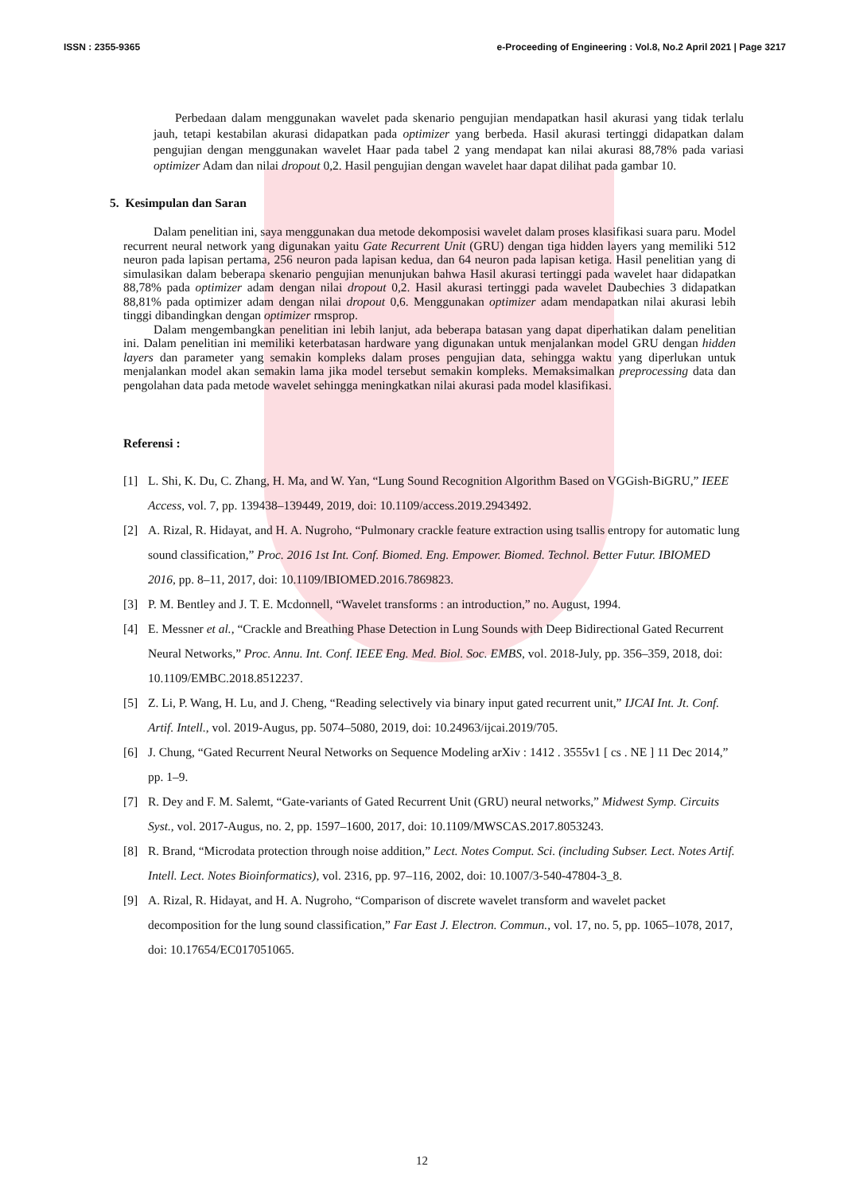ISSN : 2355-9365 e-Proceeding of Engineering : Vol.8, No.2 April 2021 | Page 3217
Perbedaan dalam menggunakan wavelet pada skenario pengujian mendapatkan hasil akurasi yang tidak terlalu jauh, tetapi kestabilan akurasi didapatkan pada optimizer yang berbeda. Hasil akurasi tertinggi didapatkan dalam pengujian dengan menggunakan wavelet Haar pada tabel 2 yang mendapat kan nilai akurasi 88,78% pada variasi optimizer Adam dan nilai dropout 0,2. Hasil pengujian dengan wavelet haar dapat dilihat pada gambar 10.
5. Kesimpulan dan Saran
Dalam penelitian ini, saya menggunakan dua metode dekomposisi wavelet dalam proses klasifikasi suara paru. Model recurrent neural network yang digunakan yaitu Gate Recurrent Unit (GRU) dengan tiga hidden layers yang memiliki 512 neuron pada lapisan pertama, 256 neuron pada lapisan kedua, dan 64 neuron pada lapisan ketiga. Hasil penelitian yang di simulasikan dalam beberapa skenario pengujian menunjukan bahwa Hasil akurasi tertinggi pada wavelet haar didapatkan 88,78% pada optimizer adam dengan nilai dropout 0,2. Hasil akurasi tertinggi pada wavelet Daubechies 3 didapatkan 88,81% pada optimizer adam dengan nilai dropout 0,6. Menggunakan optimizer adam mendapatkan nilai akurasi lebih tinggi dibandingkan dengan optimizer rmsprop.
Dalam mengembangkan penelitian ini lebih lanjut, ada beberapa batasan yang dapat diperhatikan dalam penelitian ini. Dalam penelitian ini memiliki keterbatasan hardware yang digunakan untuk menjalankan model GRU dengan hidden layers dan parameter yang semakin kompleks dalam proses pengujian data, sehingga waktu yang diperlukan untuk menjalankan model akan semakin lama jika model tersebut semakin kompleks. Memaksimalkan preprocessing data dan pengolahan data pada metode wavelet sehingga meningkatkan nilai akurasi pada model klasifikasi.
Referensi :
[1] L. Shi, K. Du, C. Zhang, H. Ma, and W. Yan, “Lung Sound Recognition Algorithm Based on VGGish-BiGRU,” IEEE Access, vol. 7, pp. 139438–139449, 2019, doi: 10.1109/access.2019.2943492.
[2] A. Rizal, R. Hidayat, and H. A. Nugroho, “Pulmonary crackle feature extraction using tsallis entropy for automatic lung sound classification,” Proc. 2016 1st Int. Conf. Biomed. Eng. Empower. Biomed. Technol. Better Futur. IBIOMED 2016, pp. 8–11, 2017, doi: 10.1109/IBIOMED.2016.7869823.
[3] P. M. Bentley and J. T. E. Mcdonnell, “Wavelet transforms : an introduction,” no. August, 1994.
[4] E. Messner et al., “Crackle and Breathing Phase Detection in Lung Sounds with Deep Bidirectional Gated Recurrent Neural Networks,” Proc. Annu. Int. Conf. IEEE Eng. Med. Biol. Soc. EMBS, vol. 2018-July, pp. 356–359, 2018, doi: 10.1109/EMBC.2018.8512237.
[5] Z. Li, P. Wang, H. Lu, and J. Cheng, “Reading selectively via binary input gated recurrent unit,” IJCAI Int. Jt. Conf. Artif. Intell., vol. 2019-Augus, pp. 5074–5080, 2019, doi: 10.24963/ijcai.2019/705.
[6] J. Chung, “Gated Recurrent Neural Networks on Sequence Modeling arXiv : 1412 . 3555v1 [ cs . NE ] 11 Dec 2014,” pp. 1–9.
[7] R. Dey and F. M. Salemt, “Gate-variants of Gated Recurrent Unit (GRU) neural networks,” Midwest Symp. Circuits Syst., vol. 2017-Augus, no. 2, pp. 1597–1600, 2017, doi: 10.1109/MWSCAS.2017.8053243.
[8] R. Brand, “Microdata protection through noise addition,” Lect. Notes Comput. Sci. (including Subser. Lect. Notes Artif. Intell. Lect. Notes Bioinformatics), vol. 2316, pp. 97–116, 2002, doi: 10.1007/3-540-47804-3_8.
[9] A. Rizal, R. Hidayat, and H. A. Nugroho, “Comparison of discrete wavelet transform and wavelet packet decomposition for the lung sound classification,” Far East J. Electron. Commun., vol. 17, no. 5, pp. 1065–1078, 2017, doi: 10.17654/EC017051065.
12